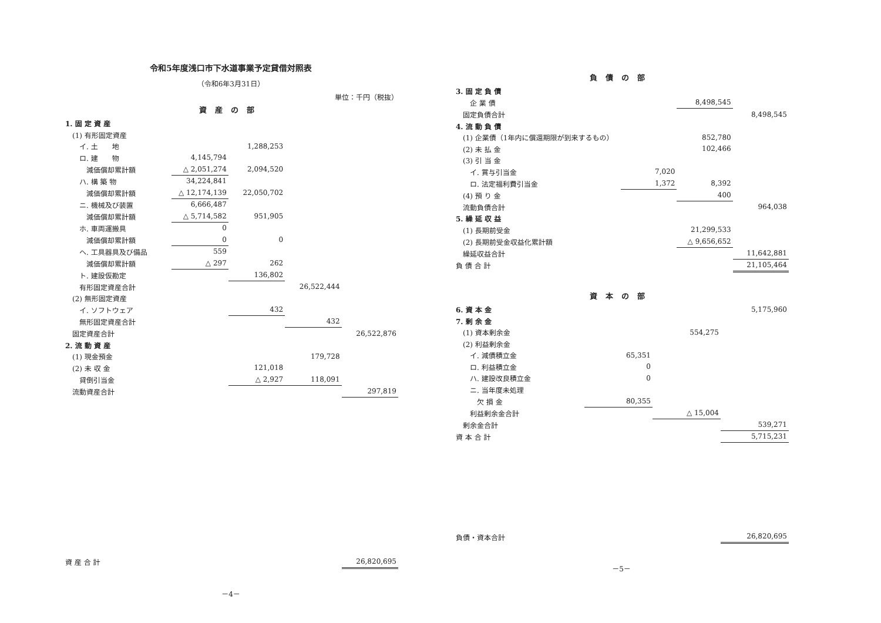令和5年度浅口市下水道事業予定貸借対照表
（令和6年3月31日）
単位：千円（税抜）
資産の部
| 1. 固 定 資 産 | | | | |
| (1) 有形固定資産 | | | | |
| イ. 土 地 | | 1,288,253 | | |
| ロ. 建 物 | 4,145,794 | | | |
| 減価償却累計額 | △ 2,051,274 | 2,094,520 | | |
| ハ. 構 築 物 | 34,224,841 | | | |
| 減価償却累計額 | △ 12,174,139 | 22,050,702 | | |
| ニ. 機械及び装置 | 6,666,487 | | | |
| 減価償却累計額 | △ 5,714,582 | 951,905 | | |
| ホ. 車両運搬具 | 0 | | | |
| 減価償却累計額 | 0 | 0 | | |
| ヘ. 工具器具及び備品 | 559 | | | |
| 減価償却累計額 | △ 297 | 262 | | |
| ト. 建設仮勘定 | | 136,802 | | |
| 有形固定資産合計 | | | 26,522,444 | |
| (2) 無形固定資産 | | | | |
| イ. ソフトウェア | | 432 | | |
| 無形固定資産合計 | | | 432 | |
| 固定資産合計 | | | | 26,522,876 |
| 2. 流 動 資 産 | | | | |
| (1) 現金預金 | | | 179,728 | |
| (2) 未 収 金 | | 121,018 | | |
| 貸倒引当金 | | △ 2,927 | 118,091 | |
| 流動資産合計 | | | | 297,819 |
| 資 産 合 計 | | | | 26,820,695 |
－4－
負債の部
| 3. 固 定 負 債 | | | |
| 企 業 債 | | 8,498,545 | |
| 固定負債合計 | | | 8,498,545 |
| 4. 流 動 負 債 | | | |
| (1) 企業債（1年内に償還期限が到来するもの） | | 852,780 | |
| (2) 未 払 金 | | 102,466 | |
| (3) 引 当 金 | | | |
| イ. 賞与引当金 | 7,020 | | |
| ロ. 法定福利費引当金 | 1,372 | 8,392 | |
| (4) 預 り 金 | | 400 | |
| 流動負債合計 | | | 964,038 |
| 5. 繰 延 収 益 | | | |
| (1) 長期前受金 | | 21,299,533 | |
| (2) 長期前受金収益化累計額 | | △ 9,656,652 | |
| 繰延収益合計 | | | 11,642,881 |
| 負 債 合 計 | | | 21,105,464 |
資本の部
| 6. 資 本 金 | | | 5,175,960 |
| 7. 剰 余 金 | | | |
| (1) 資本剰余金 | | 554,275 | |
| (2) 利益剰余金 | | | |
| イ. 減債積立金 | 65,351 | | |
| ロ. 利益積立金 | 0 | | |
| ハ. 建設改良積立金 | 0 | | |
| ニ. 当年度未処理 | | | |
| 欠 損 金 | 80,355 | | |
| 利益剰余金合計 | | △ 15,004 | |
| 剰余金合計 | | | 539,271 |
| 資 本 合 計 | | | 5,715,231 |
| 負債・資本合計 | | | 26,820,695 |
－5－